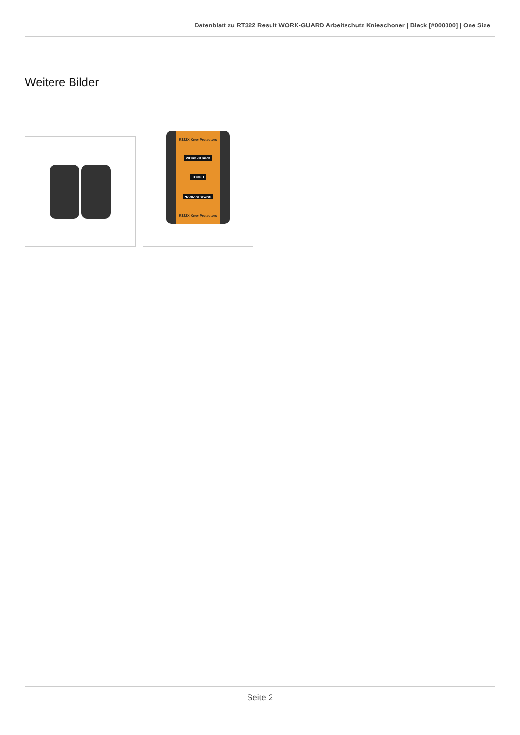Datenblatt zu RT322 Result WORK-GUARD Arbeitschutz Knieschoner | Black [#000000] | One Size
Weitere Bilder
R322X Knee Protectors
WORK-GUARD
TOUGH
HARD AT WORK
R322X Knee Protectors
Seite 2